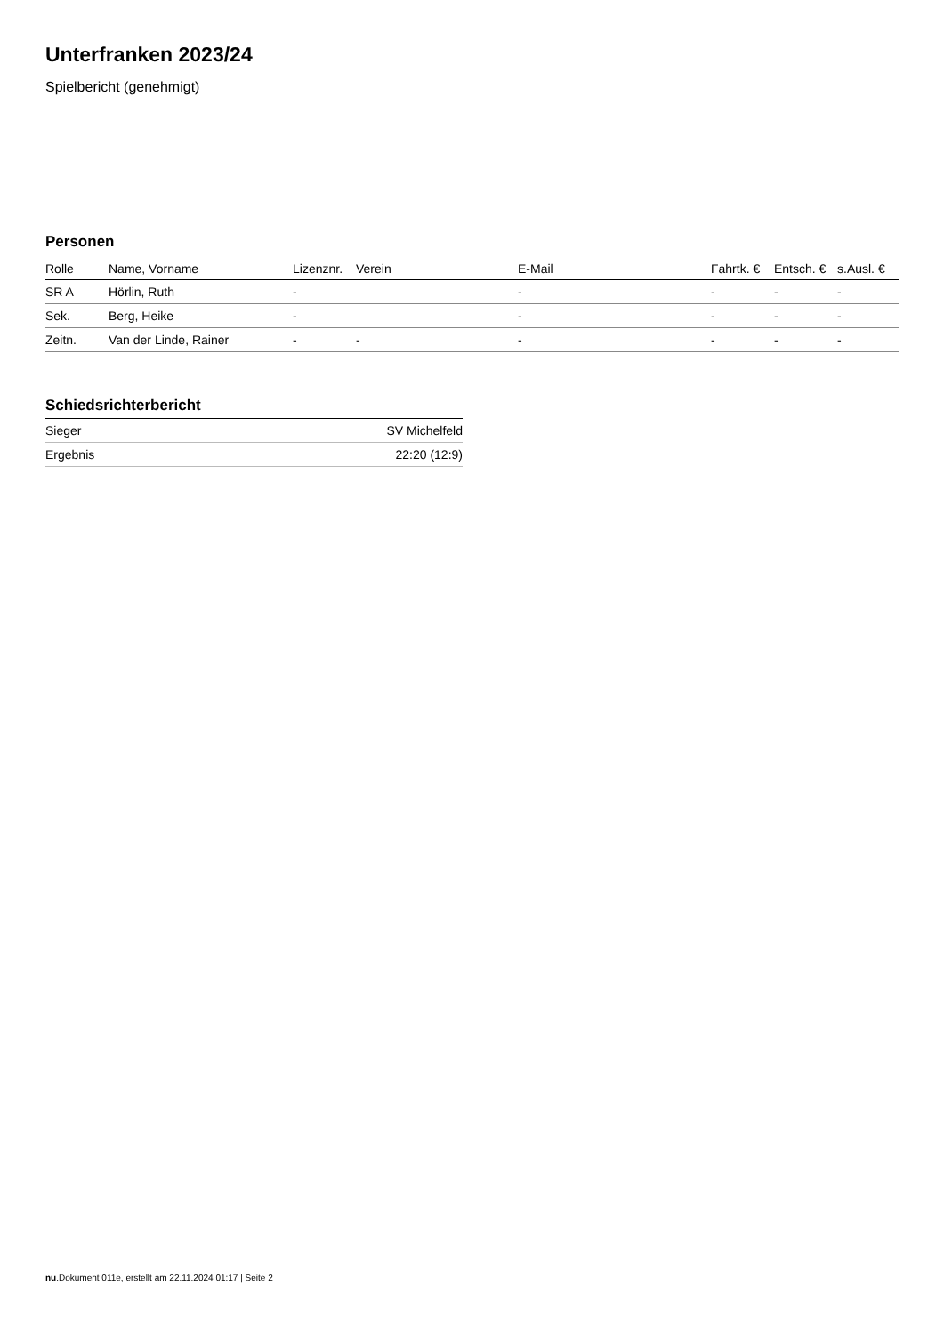Unterfranken 2023/24
Spielbericht (genehmigt)
Personen
| Rolle | Name, Vorname | Lizenznr. | Verein | E-Mail | Fahrtk. € | Entsch. € | s.Ausl. € |
| --- | --- | --- | --- | --- | --- | --- | --- |
| SR A | Hörlin, Ruth | - | | - | - | - | - |
| Sek. | Berg, Heike | - | | - | - | - | - |
| Zeitn. | Van der Linde, Rainer | - | - | - | - | - | - |
Schiedsrichterbericht
| Sieger | SV Michelfeld |
| Ergebnis | 22:20 (12:9) |
nu.Dokument 011e, erstellt am 22.11.2024 01:17 | Seite 2